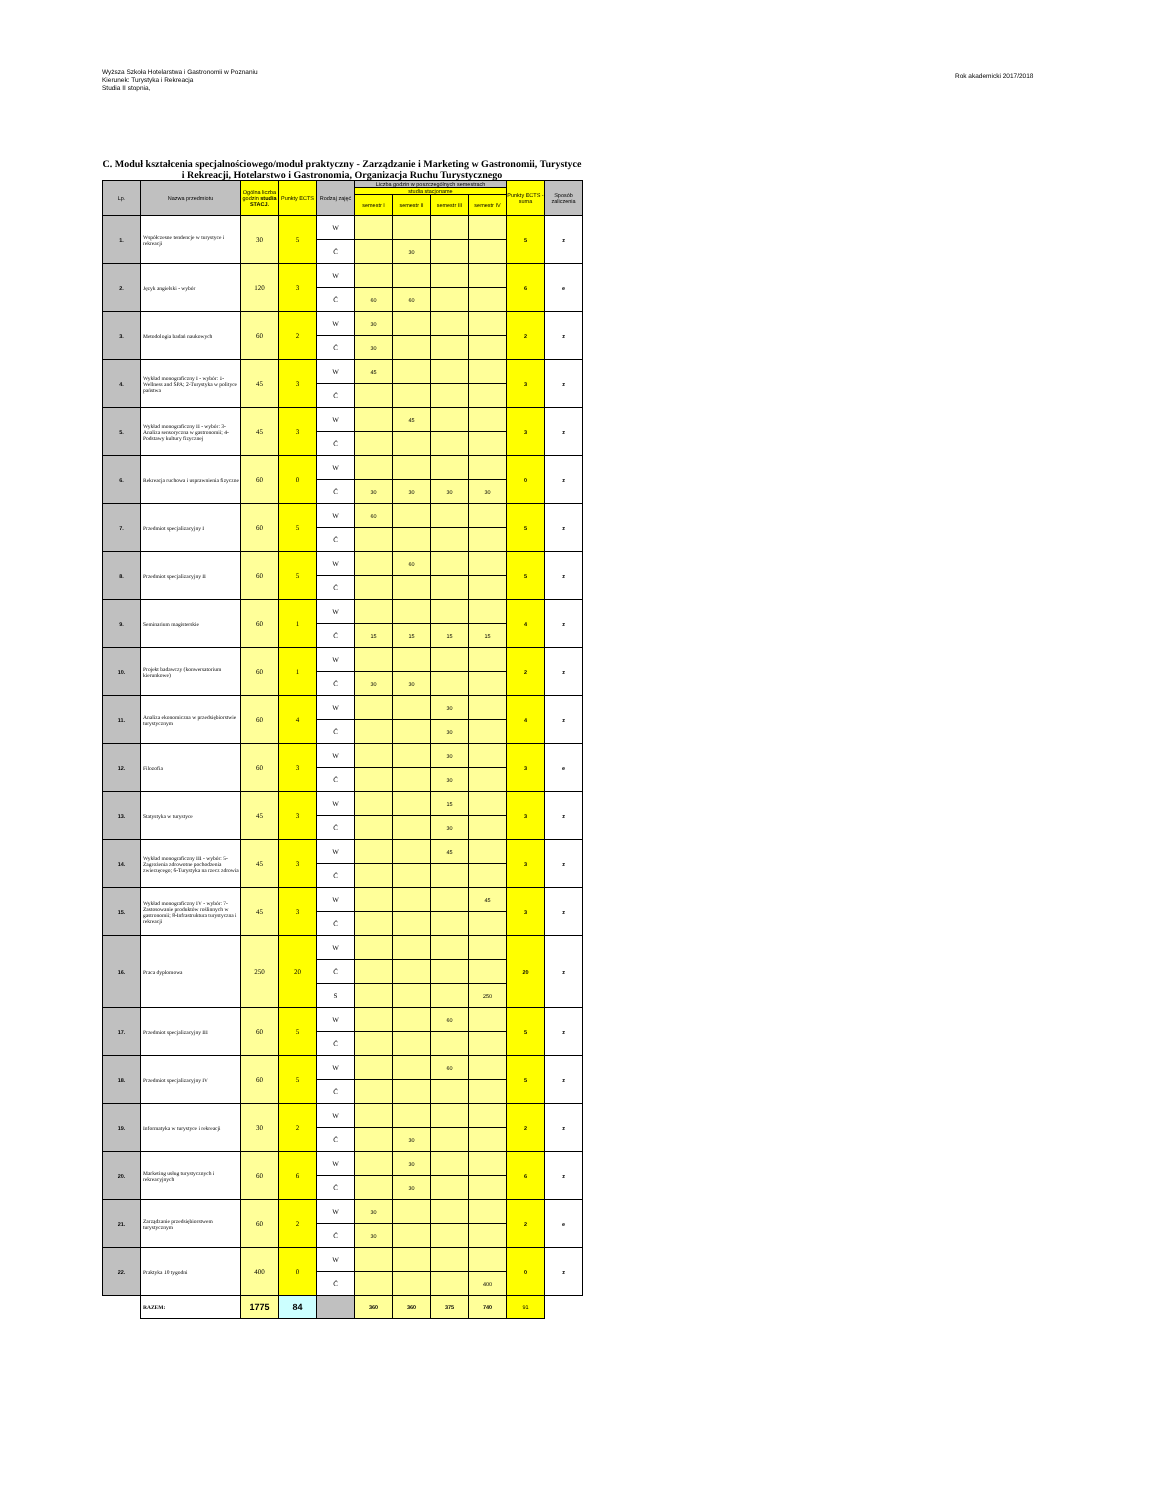Wyższa Szkoła Hotelarstwa i Gastronomii w Poznaniu
Kierunek: Turystyka i Rekreacja
Studia II stopnia,
Rok akademicki 2017/2018
C. Moduł kształcenia specjalnościowego/moduł praktyczny - Zarządzanie i Marketing w Gastronomii, Turystyce i Rekreacji, Hotelarstwo i Gastronomia, Organizacja Ruchu Turystycznego
| Lp. | Nazwa przedmiotu | Ogólna liczba godzin studia STACJ. | Punkty ECTS | Rodzaj zajęć | Liczba godzin w poszczególnych semestrach | | | | Punkty ECTS - suma | Sposób zaliczenia |
| --- | --- | --- | --- | --- | --- | --- | --- | --- | --- | --- |
| | | | | | studia stacjoname | | | | | |
| | | | | | semestr I | semestr II | semestr III | semestr IV | | |
| 1. | Współczesne tendencje w turystyce i rekreacji | 30 | 5 | W | | | | | 5 | z |
| | | | | Ć | | 30 | | | | |
| 2. | Język angielski - wybór | 120 | 3 | W | | | | | 6 | e |
| | | | | Ć | 60 | 60 | | | | |
| 3. | Metodologia badań naukowych | 60 | 2 | W | 30 | | | | 2 | z |
| | | | | Ć | 30 | | | | | |
| 4. | Wykład monograficzny I - wybór: 1-Wellness and SPA; 2-Turystyka w polityce państwa | 45 | 3 | W | 45 | | | | 3 | z |
| | | | | Ć | | | | | | |
| 5. | Wykład monograficzny II - wybór: 3-Analiza sensoryczna w gastronomii; 4-Podstawy kultury fizycznej | 45 | 3 | W | | 45 | | | 3 | z |
| | | | | Ć | | | | | | |
| 6. | Rekreacja ruchowa i usprawnienia fizyczne | 60 | 0 | W | | | | | 0 | z |
| | | | | Ć | 30 | 30 | 30 | 30 | | |
| 7. | Przedmiot specjalizacyjny I | 60 | 5 | W | 60 | | | | 5 | z |
| | | | | Ć | | | | | | |
| 8. | Przedmiot specjalizacyjny II | 60 | 5 | W | | 60 | | | 5 | z |
| | | | | Ć | | | | | | |
| 9. | Seminarium magisterskie | 60 | 1 | W | | | | | 4 | z |
| | | | | Ć | 15 | 15 | 15 | 15 | | |
| 10. | Projekt badawczy (konwersatorium kierunkowe) | 60 | 1 | W | | | | | 2 | z |
| | | | | Ć | 30 | 30 | | | | |
| 11. | Analiza ekonomiczna w przedsiębiorstwie turystycznym | 60 | 4 | W | | | 30 | | 4 | z |
| | | | | Ć | | | 30 | | | |
| 12. | Filozofia | 60 | 3 | W | | | 30 | | 3 | e |
| | | | | Ć | | | 30 | | | |
| 13. | Statystyka w turystyce | 45 | 3 | W | | | 15 | | 3 | z |
| | | | | Ć | | | 30 | | | |
| 14. | Wykład monograficzny III - wybór: 5-Zagrożenia zdrowotne pochodzenia zwierzęcego; 6-Turystyka na rzecz zdrowia | 45 | 3 | W | | | 45 | | 3 | z |
| | | | | Ć | | | | | | |
| 15. | Wykład monograficzny IV - wybór: 7-Zastosowanie produktów roślinnych w gastronomii; 8-Infrastruktura turystyczna i rekreacji | 45 | 3 | W | | | | 45 | 3 | z |
| | | | | Ć | | | | | | |
| 16. | Praca dyplomowa | 250 | 20 | W | | | | | 20 | z |
| | | | | Ć | | | | | | |
| | | | | S | | | | 250 | | |
| 17. | Przedmiot specjalizacyjny III | 60 | 5 | W | | | 60 | | 5 | z |
| | | | | Ć | | | | | | |
| 18. | Przedmiot specjalizacyjny IV | 60 | 5 | W | | | 60 | | 5 | z |
| | | | | Ć | | | | | | |
| 19. | Informatyka w turystyce i rekreacji | 30 | 2 | W | | | | | 2 | z |
| | | | | Ć | | 30 | | | | |
| 20. | Marketing usług turystycznych i rekreacyjnych | 60 | 6 | W | | 30 | | | 6 | z |
| | | | | Ć | | 30 | | | | |
| 21. | Zarządzanie przedsiębiorstwem turystycznym | 60 | 2 | W | 30 | | | | 2 | e |
| | | | | Ć | 30 | | | | | |
| 22. | Praktyka 10 tygodni | 400 | 0 | W | | | | | 0 | z |
| | | | | Ć | | | | 400 | | |
| | RAZEM: | 1775 | 84 | | 360 | 360 | 375 | 740 | 91 | |